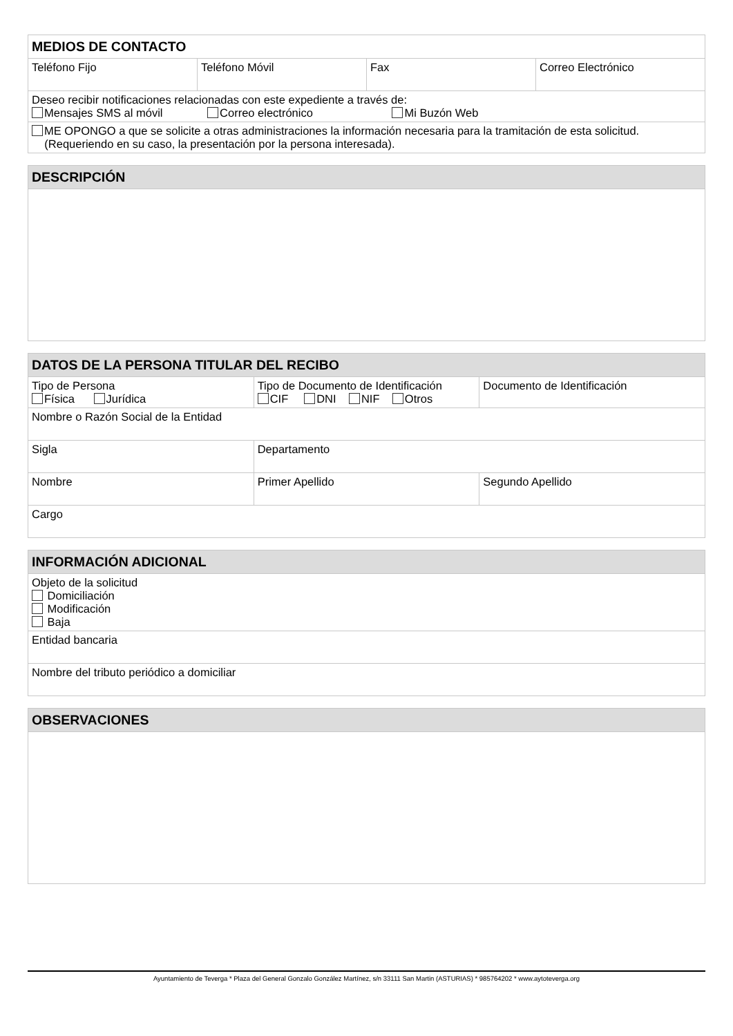| MEDIOS DE CONTACTO | | | |
| --- | --- | --- | --- |
| Teléfono Fijo | Teléfono Móvil | Fax | Correo Electrónico |
| Deseo recibir notificaciones relacionadas con este expediente a través de: Mensajes SMS al móvil Correo electrónico Mi Buzón Web | | | |
| ME OPONGO a que se solicite a otras administraciones la información necesaria para la tramitación de esta solicitud. (Requeriendo en su caso, la presentación por la persona interesada). | | | |
| DESCRIPCIÓN |
| --- |
| DATOS DE LA PERSONA TITULAR DEL RECIBO | | |
| --- | --- | --- |
| Tipo de Persona Física Jurídica | Tipo de Documento de Identificación CIF DNI NIF Otros | Documento de Identificación |
| Nombre o Razón Social de la Entidad | | |
| Sigla | Departamento | |
| Nombre | Primer Apellido | Segundo Apellido |
| Cargo | | |
| INFORMACIÓN ADICIONAL |
| --- |
| Objeto de la solicitud Domiciliación Modificación Baja |
| Entidad bancaria |
| Nombre del tributo periódico a domiciliar |
| OBSERVACIONES |
| --- |
Ayuntamiento de Teverga * Plaza del General Gonzalo González Martínez, s/n 33111 San Martin (ASTURIAS) * 985764202 * www.aytoteverga.org